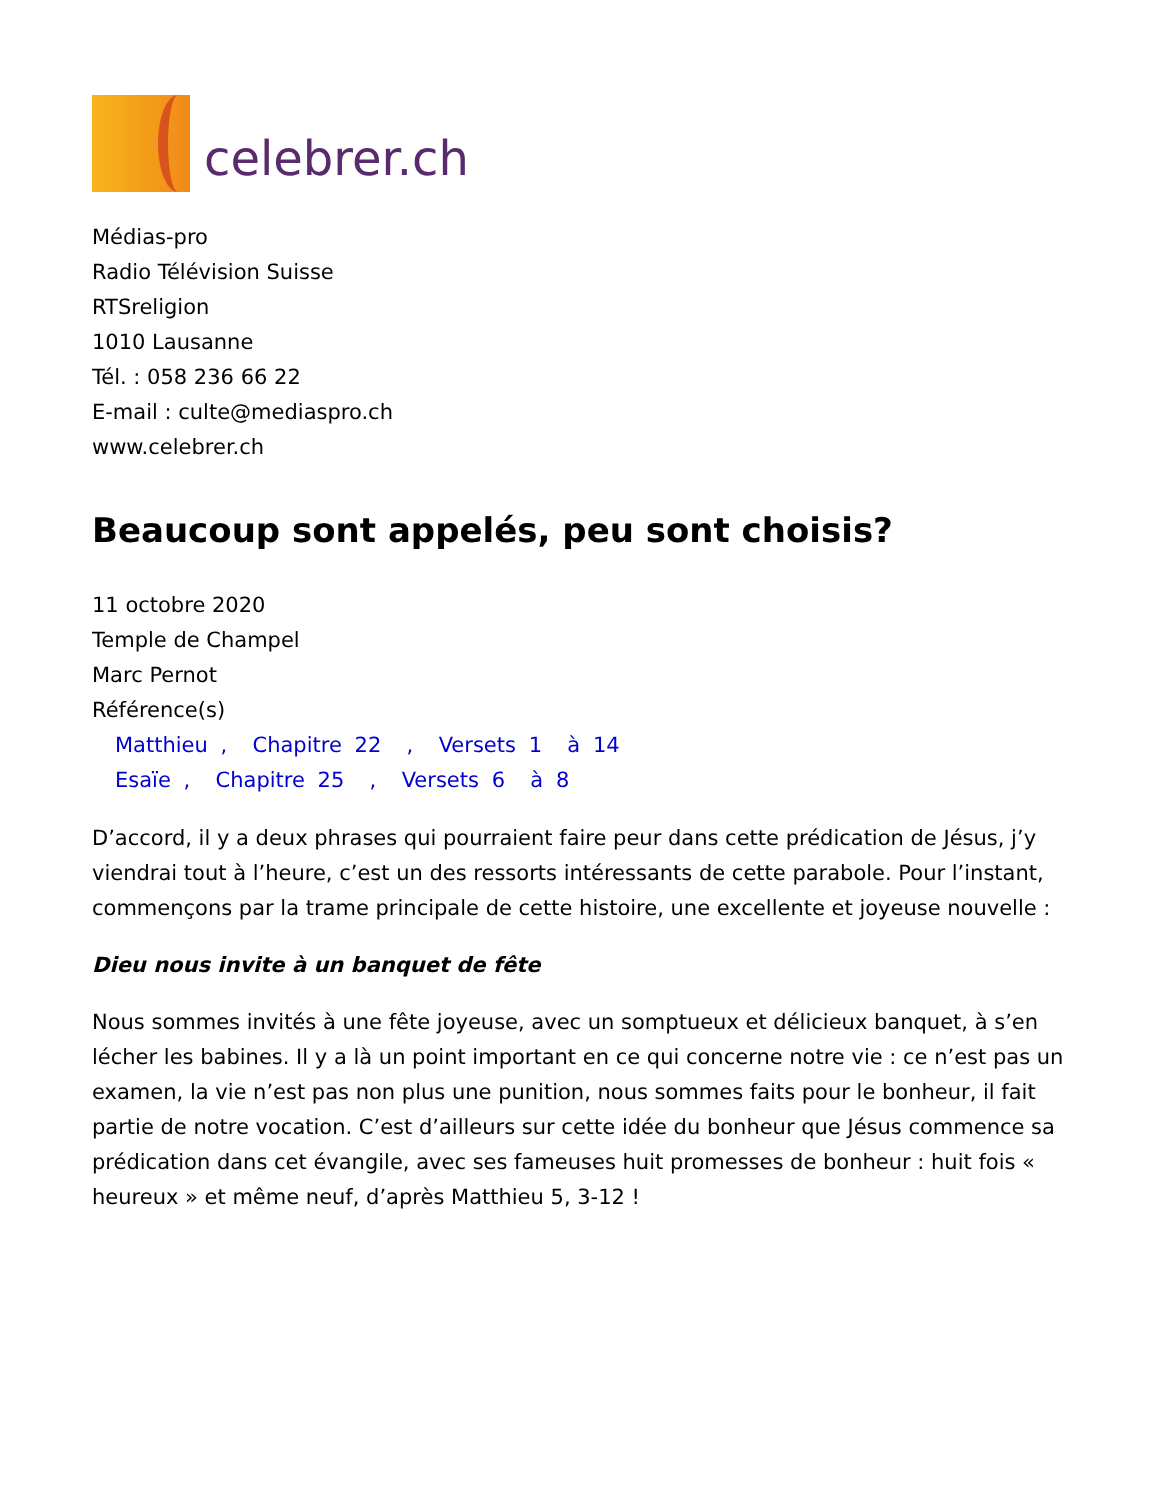celebrer.ch
Médias-pro
Radio Télévision Suisse
RTSreligion
1010 Lausanne
Tél. : 058 236 66 22
E-mail : culte@mediaspro.ch
www.celebrer.ch
Beaucoup sont appelés, peu sont choisis?
11 octobre 2020
Temple de Champel
Marc Pernot
Référence(s)
Matthieu , Chapitre 22 , Versets 1 à 14
Esaïe , Chapitre 25 , Versets 6 à 8
D’accord, il y a deux phrases qui pourraient faire peur dans cette prédication de Jésus, j’y viendrai tout à l’heure, c’est un des ressorts intéressants de cette parabole. Pour l’instant, commençons par la trame principale de cette histoire, une excellente et joyeuse nouvelle :
Dieu nous invite à un banquet de fête
Nous sommes invités à une fête joyeuse, avec un somptueux et délicieux banquet, à s’en lécher les babines. Il y a là un point important en ce qui concerne notre vie : ce n’est pas un examen, la vie n’est pas non plus une punition, nous sommes faits pour le bonheur, il fait partie de notre vocation. C’est d’ailleurs sur cette idée du bonheur que Jésus commence sa prédication dans cet évangile, avec ses fameuses huit promesses de bonheur : huit fois « heureux » et même neuf, d’après Matthieu 5, 3-12 !